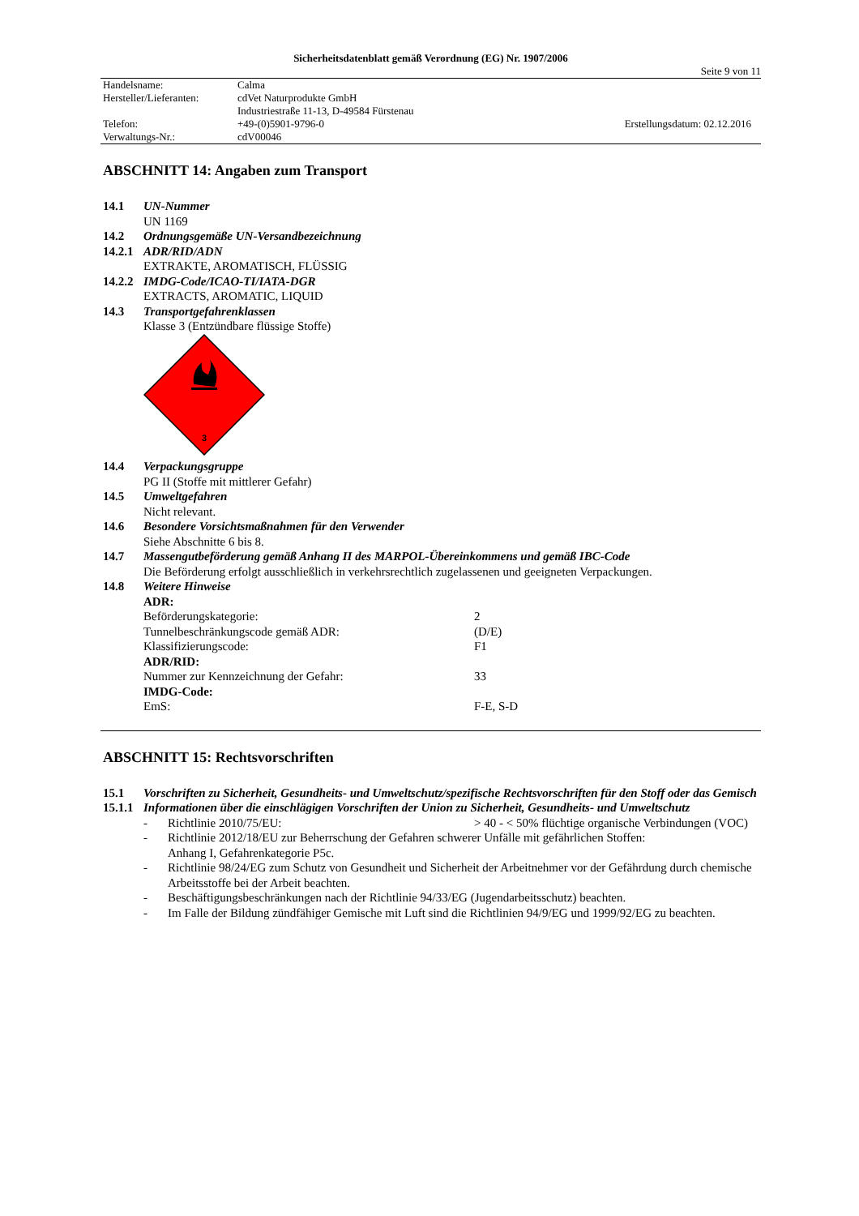Sicherheitsdatenblatt gemäß Verordnung (EG) Nr. 1907/2006
Seite 9 von 11
| Handelsname: | Calma | |
| Hersteller/Lieferanten: | cdVet Naturprodukte GmbH | |
| | Industriestraße 11-13, D-49584 Fürstenau | |
| Telefon: | +49-(0)5901-9796-0 | Erstellungsdatum: 02.12.2016 |
| Verwaltungs-Nr.: | cdV00046 | |
ABSCHNITT 14: Angaben zum Transport
14.1 UN-Nummer
UN 1169
14.2 Ordnungsgemäße UN-Versandbezeichnung
14.2.1 ADR/RID/ADN
EXTRAKTE, AROMATISCH, FLÜSSIG
14.2.2 IMDG-Code/ICAO-TI/IATA-DGR
EXTRACTS, AROMATIC, LIQUID
14.3 Transportgefahrenklassen
Klasse 3 (Entzündbare flüssige Stoffe)
3
14.4 Verpackungsgruppe
PG II (Stoffe mit mittlerer Gefahr)
14.5 Umweltgefahren
Nicht relevant.
14.6 Besondere Vorsichtsmaßnahmen für den Verwender
Siehe Abschnitte 6 bis 8.
14.7 Massengutbeförderung gemäß Anhang II des MARPOL-Übereinkommens und gemäß IBC-Code
Die Beförderung erfolgt ausschließlich in verkehrsrechtlich zugelassenen und geeigneten Verpackungen.
14.8 Weitere Hinweise
| ADR: | |
| Beförderungskategorie: | 2 |
| Tunnelbeschränkungscode gemäß ADR: | (D/E) |
| Klassifizierungscode: | F1 |
| ADR/RID: | |
| Nummer zur Kennzeichnung der Gefahr: | 33 |
| IMDG-Code: | |
| EmS: | F-E, S-D |
ABSCHNITT 15: Rechtsvorschriften
15.1 Vorschriften zu Sicherheit, Gesundheits- und Umweltschutz/spezifische Rechtsvorschriften für den Stoff oder das Gemisch
15.1.1 Informationen über die einschlägigen Vorschriften der Union zu Sicherheit, Gesundheits- und Umweltschutz
| - | Richtlinie 2010/75/EU: | > 40 - < 50% flüchtige organische Verbindungen (VOC) |
| - | Richtlinie 2012/18/EU zur Beherrschung der Gefahren schwerer Unfälle mit gefährlichen Stoffen: Anhang I, Gefahrenkategorie P5c. | |
| - | Richtlinie 98/24/EG zum Schutz von Gesundheit und Sicherheit der Arbeitnehmer vor der Gefährdung durch chemische Arbeitsstoffe bei der Arbeit beachten. | |
| - | Beschäftigungsbeschränkungen nach der Richtlinie 94/33/EG (Jugendarbeitsschutz) beachten. | |
| - | Im Falle der Bildung zündfähiger Gemische mit Luft sind die Richtlinien 94/9/EG und 1999/92/EG zu beachten. | |